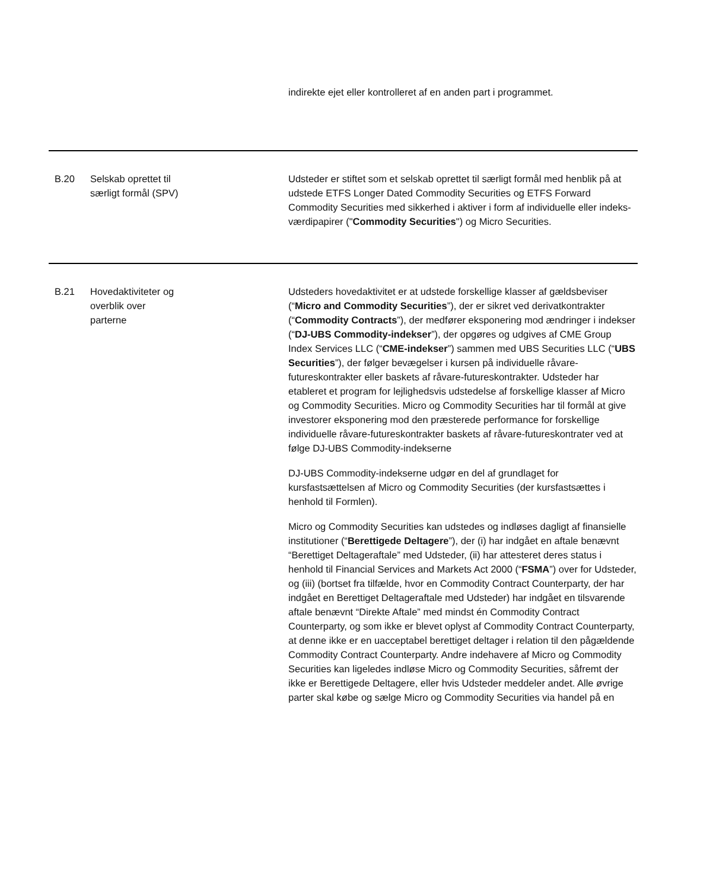| | | indirekte ejet eller kontrolleret af en anden part i programmet. |
| B.20 | Selskab oprettet til særligt formål (SPV) | Udsteder er stiftet som et selskab oprettet til særligt formål med henblik på at udstede ETFS Longer Dated Commodity Securities og ETFS Forward Commodity Securities med sikkerhed i aktiver i form af individuelle eller indeks-værdipapirer (" Commodity Securities ") og Micro Securities. |
| B.21 | Hovedaktiviteter og overblik over parterne | Udsteders hovedaktivitet er at udstede forskellige klasser af gældsbeviser (“ Micro and Commodity Securities ”), der er sikret ved derivatkontrakter (“ Commodity Contracts ”), der medfører eksponering mod ændringer i indekser (“ DJ-UBS Commodity-indekser ”), der opgøres og udgives af CME Group Index Services LLC (“ CME-indekser ”) sammen med UBS Securities LLC (“ UBS Securities ”), der følger bevægelser i kursen på individuelle råvare-futureskontrakter eller baskets af råvare-futureskontrakter. Udsteder har etableret et program for lejlighedsvis udstedelse af forskellige klasser af Micro og Commodity Securities. Micro og Commodity Securities har til formål at give investorer eksponering mod den præsterede performance for forskellige individuelle råvare-futureskontrakter baskets af råvare-futureskontrater ved at følge DJ-UBS Commodity-indekserne DJ-UBS Commodity-indekserne udgør en del af grundlaget for kursfastsættelsen af Micro og Commodity Securities (der kursfastsættes i henhold til Formlen). Micro og Commodity Securities kan udstedes og indløses dagligt af finansielle institutioner (“ Berettigede Deltagere ”), der (i) har indgået en aftale benævnt “Berettiget Deltageraftale” med Udsteder, (ii) har attesteret deres status i henhold til Financial Services and Markets Act 2000 (“ FSMA ”) over for Udsteder, og (iii) (bortset fra tilfælde, hvor en Commodity Contract Counterparty, der har indgået en Berettiget Deltageraftale med Udsteder) har indgået en tilsvarende aftale benævnt “Direkte Aftale” med mindst én Commodity Contract Counterparty, og som ikke er blevet oplyst af Commodity Contract Counterparty, at denne ikke er en uacceptabel berettiget deltager i relation til den pågældende Commodity Contract Counterparty. Andre indehavere af Micro og Commodity Securities kan ligeledes indløse Micro og Commodity Securities, såfremt der ikke er Berettigede Deltagere, eller hvis Udsteder meddeler andet. Alle øvrige parter skal købe og sælge Micro og Commodity Securities via handel på en |